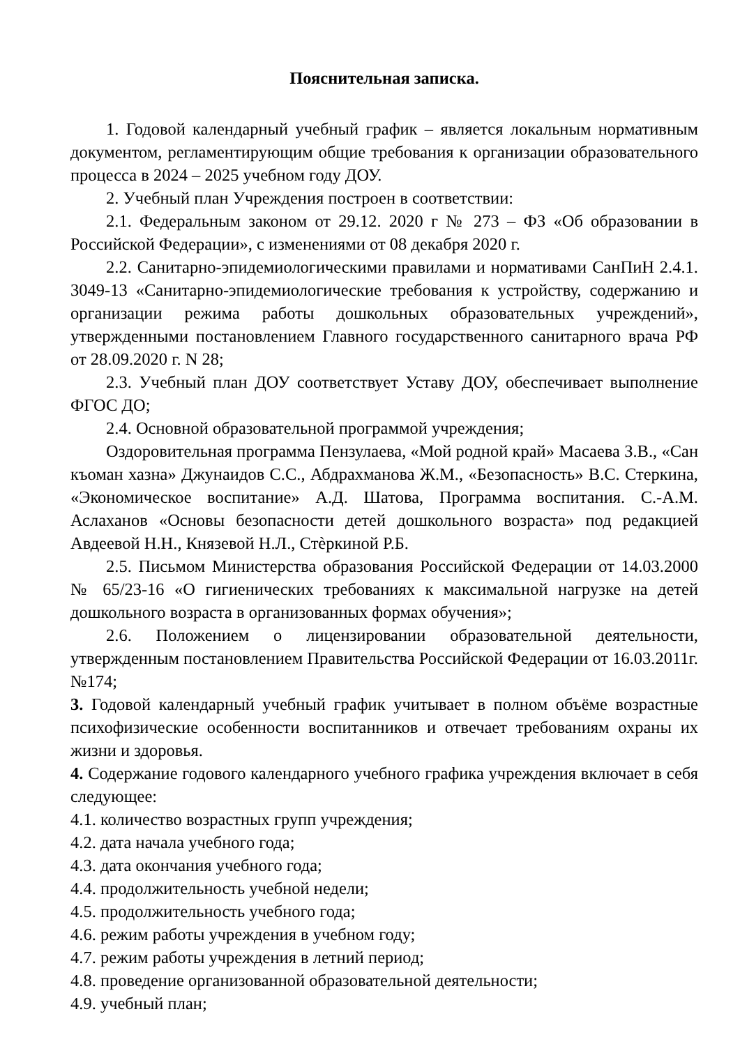Пояснительная записка.
1. Годовой календарный учебный график – является локальным нормативным документом, регламентирующим общие требования к организации образовательного процесса в 2024 – 2025 учебном году ДОУ.
2. Учебный план Учреждения построен в соответствии:
2.1. Федеральным законом от 29.12. 2020 г № 273 – ФЗ «Об образовании в Российской Федерации», с изменениями от 08 декабря 2020 г.
2.2. Санитарно-эпидемиологическими правилами и нормативами СанПиН 2.4.1. 3049-13 «Санитарно-эпидемиологические требования к устройству, содержанию и организации режима работы дошкольных образовательных учреждений», утвержденными постановлением Главного государственного санитарного врача РФ от 28.09.2020 г. N 28;
2.3. Учебный план ДОУ соответствует Уставу ДОУ, обеспечивает выполнение ФГОС ДО;
2.4. Основной образовательной программой учреждения;
Оздоровительная программа Пензулаева, «Мой родной край» Масаева З.В., «Сан къоман хазна» Джунаидов С.С., Абдрахманова Ж.М., «Безопасность» В.С. Стеркина, «Экономическое воспитание» А.Д. Шатова, Программа воспитания. С.-А.М. Аслаханов «Основы безопасности детей дошкольного возраста» под редакцией Авдеевой Н.Н., Князевой Н.Л., Стѐркиной Р.Б.
2.5. Письмом Министерства образования Российской Федерации от 14.03.2000 № 65/23-16 «О гигиенических требованиях к максимальной нагрузке на детей дошкольного возраста в организованных формах обучения»;
2.6. Положением о лицензировании образовательной деятельности, утвержденным постановлением Правительства Российской Федерации от 16.03.2011г. №174;
3. Годовой календарный учебный график учитывает в полном объёме возрастные психофизические особенности воспитанников и отвечает требованиям охраны их жизни и здоровья.
4. Содержание годового календарного учебного графика учреждения включает в себя следующее:
4.1. количество возрастных групп учреждения;
4.2. дата начала учебного года;
4.3. дата окончания учебного года;
4.4. продолжительность учебной недели;
4.5. продолжительность учебного года;
4.6. режим работы учреждения в учебном году;
4.7. режим работы учреждения в летний период;
4.8. проведение организованной образовательной деятельности;
4.9. учебный план;